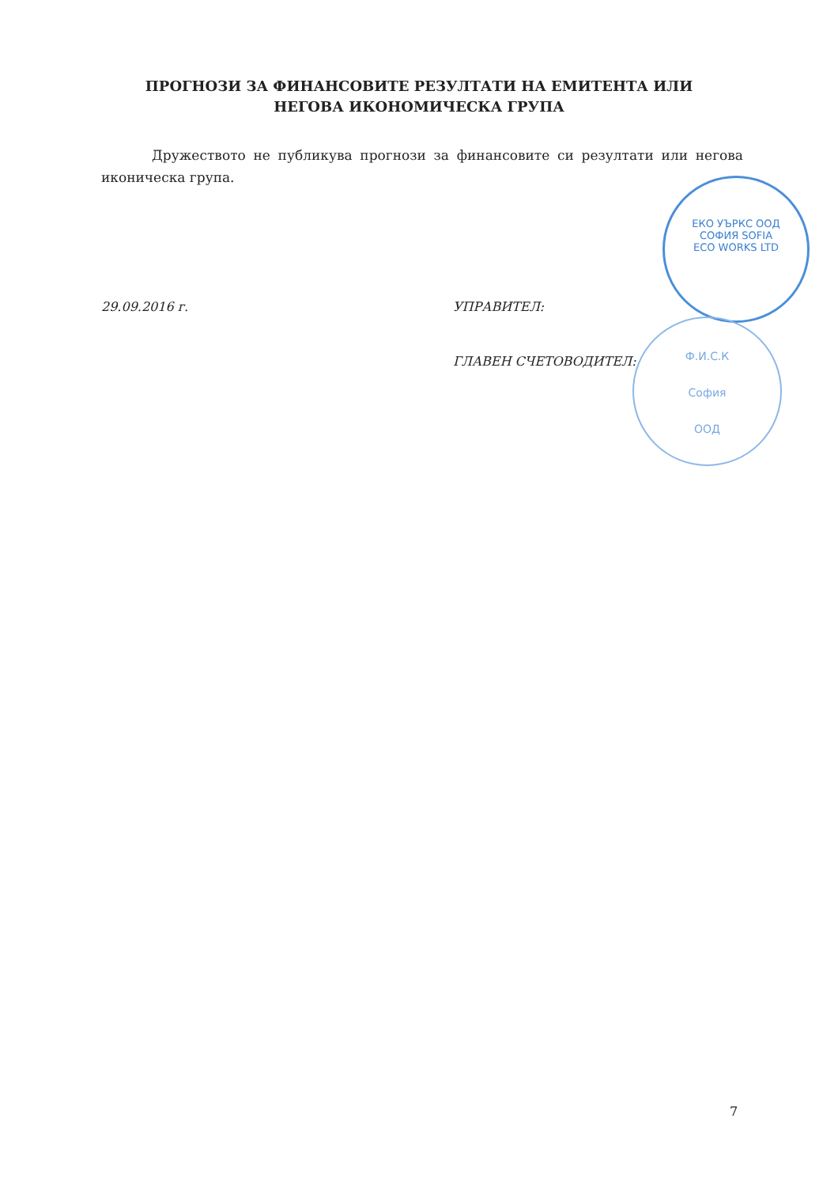ПРОГНОЗИ ЗА ФИНАНСОВИТЕ РЕЗУЛТАТИ НА ЕМИТЕНТА ИЛИ
НЕГОВА ИКОНОМИЧЕСКА ГРУПА
Дружеството не публикува прогнози за финансовите си резултати или негова иконическа група.
29.09.2016 г. УПРАВИТЕЛ:
ГЛАВЕН СЧЕТОВОДИТЕЛ:
ЕКО УЪРКС ООД
СОФИЯ SOFIA
ECO WORKS LTD
Ф.И.С.К
София
ООД
7